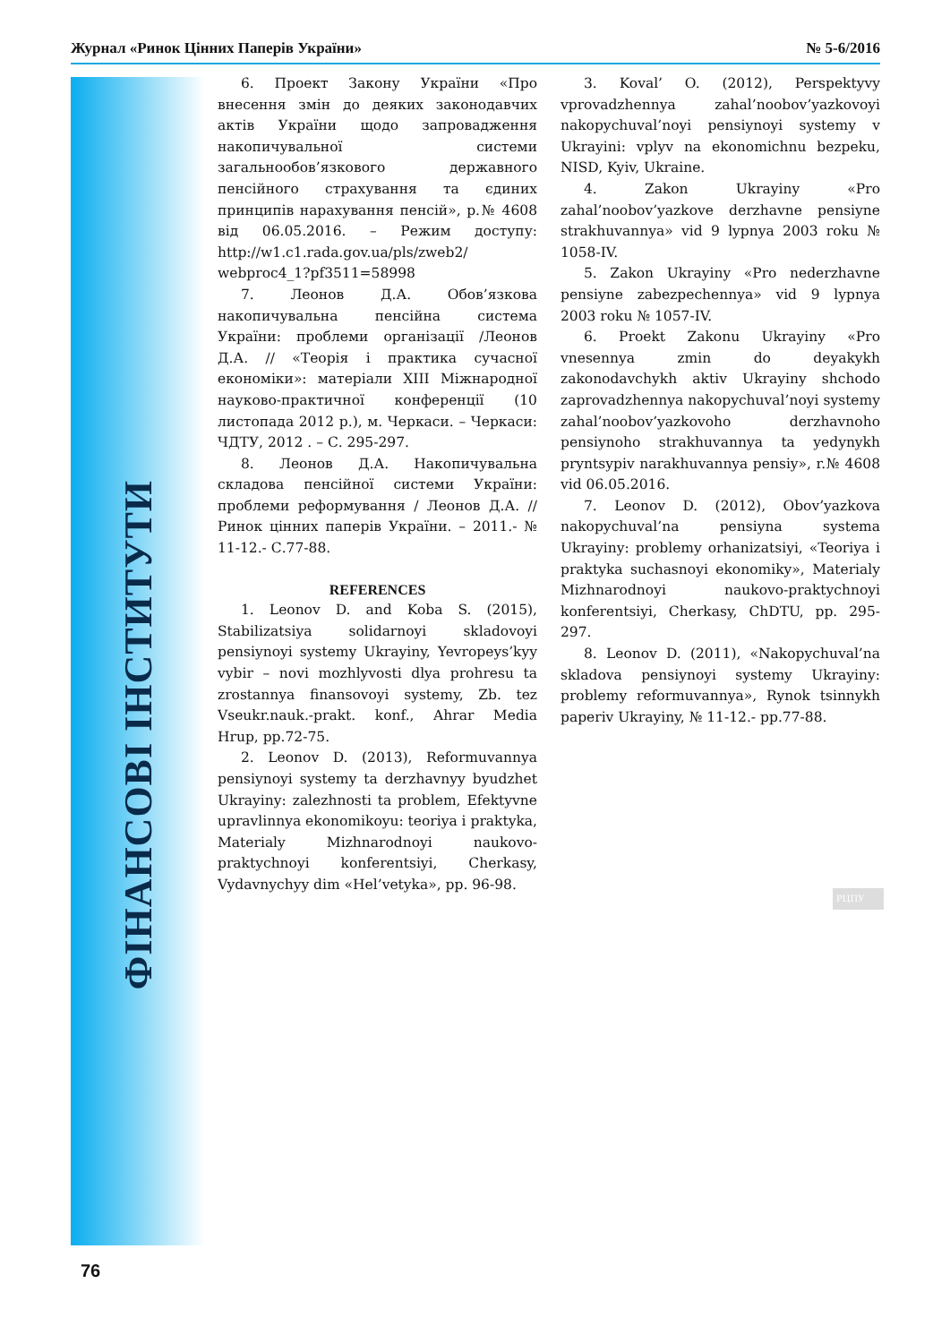Журнал «Ринок Цінних Паперів України» № 5-6/2016
ФІНАНСОВІ ІНСТИТУТИ
6. Проект Закону України «Про внесення змін до деяких законодавчих актів України щодо запровадження накопичувальної системи загальнообов’язкового державного пенсійного страхування та єдиних принципів нарахування пенсій», р.№ 4608 від 06.05.2016. – Режим доступу: http://w1.c1.rada.gov.ua/pls/zweb2/ webproc4_1?pf3511=58998
7. Леонов Д.А. Обов’язкова накопичувальна пенсійна система України: проблеми організації /Леонов Д.А. // «Теорія і практика сучасної економіки»: матеріали XIII Міжнародної науково-практичної конференції (10 листопада 2012 р.), м. Черкаси. – Черкаси: ЧДТУ, 2012 . – С. 295-297.
8. Леонов Д.А. Накопичувальна складова пенсійної системи України: проблеми реформування / Леонов Д.А. // Ринок цінних паперів України. – 2011.- № 11-12.- С.77-88.
REFERENCES
1. Leonov D. and Koba S. (2015), Stabilizatsiya solidarnoyi skladovoyi pensiynoyi systemy Ukrayiny, Yevropeys’kyy vybir – novi mozhlyvosti dlya prohresu ta zrostannya finansovoyi systemy, Zb. tez Vseukr.nauk.-prakt. konf., Ahrar Media Hrup, pp.72-75.
2. Leonov D. (2013), Reformuvannya pensiynoyi systemy ta derzhavnyy byudzhet Ukrayiny: zalezhnosti ta problem, Efektyvne upravlinnya ekonomikoyu: teoriya i praktyka, Materialy Mizhnarodnoyi naukovo-praktychnoyi konferentsiyi, Cherkasy, Vydavnychyy dim «Hel’vetyka», pp. 96-98.
3. Koval’ O. (2012), Perspektyvy vprovadzhennya zahal’noobov’yazkovoyi nakopychuval’noyi pensiynoyi systemy v Ukrayini: vplyv na ekonomichnu bezpeku, NISD, Kyiv, Ukraine.
4. Zakon Ukrayiny «Pro zahal’noobov’yazkove derzhavne pensiyne strakhuvannya» vid 9 lypnya 2003 roku № 1058-IV.
5. Zakon Ukrayiny «Pro nederzhavne pensiyne zabezpechennya» vid 9 lypnya 2003 roku № 1057-IV.
6. Proekt Zakonu Ukrayiny «Pro vnesennya zmin do deyakykh zakonodavchykh aktiv Ukrayiny shchodo zaprovadzhennya nakopychuval’noyi systemy zahal’noobov’yazkovoho derzhavnoho pensiynoho strakhuvannya ta yedynykh pryntsypiv narakhuvannya pensiy», r.№ 4608 vid 06.05.2016.
7. Leonov D. (2012), Obov’yazkova nakopychuval’na pensiyna systema Ukrayiny: problemy orhanizatsiyi, «Teoriya i praktyka suchasnoyi ekonomiky», Materialy Mizhnarodnoyi naukovo-praktychnoyi konferentsiyi, Cherkasy, ChDTU, pp. 295-297.
8. Leonov D. (2011), «Nakopychuval’na skladova pensiynoyi systemy Ukrayiny: problemy reformuvannya», Rynok tsinnykh paperiv Ukrayiny, № 11-12.- pp.77-88.
РЦПУ
76